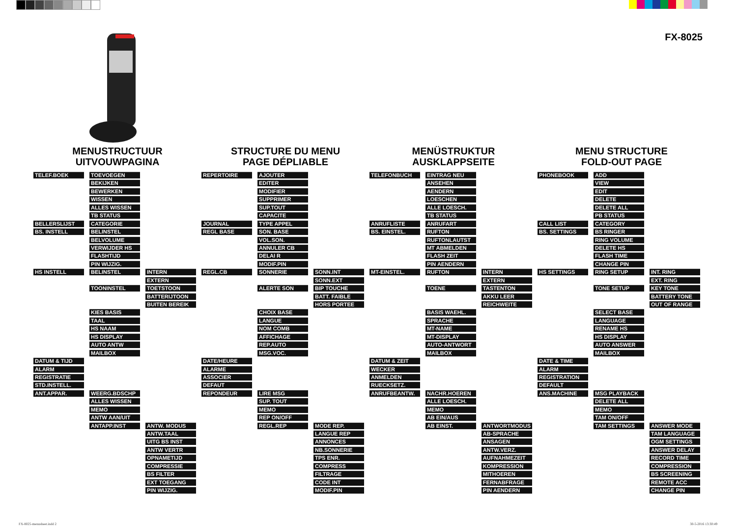FX-8025
MENUSTRUCTUUR
UITVOUWPAGINA
| TELEF.BOEK | TOEVOEGEN | |
| | BEKIJKEN | |
| | BEWERKEN | |
| | WISSEN | |
| | ALLES WISSEN | |
| | TB STATUS | |
| BELLERSLIJST | CATEGORIE | |
| BS. INSTELL | BELINSTEL | |
| | BELVOLUME | |
| | VERWIJDER HS | |
| | FLASHTIJD | |
| | PIN WIJZIG. | |
| HS INSTELL | BELINSTEL | INTERN |
| | | EXTERN |
| | TOONINSTEL | TOETSTOON |
| | | BATTERIJTOON |
| | | BUITEN BEREIK |
| | KIES BASIS | |
| | TAAL | |
| | HS NAAM | |
| | HS DISPLAY | |
| | AUTO ANTW | |
| | MAILBOX | |
| DATUM & TIJD | | |
| ALARM | | |
| REGISTRATIE | | |
| STD.INSTELL. | | |
| ANT.APPAR. | WEERG.BDSCHP | |
| | ALLES WISSEN | |
| | MEMO | |
| | ANTW AAN/UIT | |
| | ANTAPP.INST | ANTW. MODUS |
| | | ANTW.TAAL |
| | | UITG BS INST |
| | | ANTW VERTR |
| | | OPNAMETIJD |
| | | COMPRESSIE |
| | | BS FILTER |
| | | EXT TOEGANG |
| | | PIN WIJZIG. |
STRUCTURE DU MENU
PAGE DÉPLIABLE
| REPERTOIRE | AJOUTER | |
| | EDITER | |
| | MODIFIER | |
| | SUPPRIMER | |
| | SUP.TOUT | |
| | CAPACITE | |
| JOURNAL | TYPE APPEL | |
| REGL BASE | SON. BASE | |
| | VOL.SON. | |
| | ANNULER CB | |
| | DELAI R | |
| | MODIF.PIN | |
| REGL.CB | SONNERIE | SONN.INT |
| | | SONN.EXT |
| | ALERTE SON | BIP TOUCHE |
| | | BATT. FAIBLE |
| | | HORS PORTEE |
| | CHOIX BASE | |
| | LANGUE | |
| | NOM COMB | |
| | AFFICHAGE | |
| | REP.AUTO | |
| | MSG.VOC. | |
| DATE/HEURE | | |
| ALARME | | |
| ASSOCIER | | |
| DEFAUT | | |
| REPONDEUR | LIRE MSG | |
| | SUP. TOUT | |
| | MEMO | |
| | REP ON/OFF | |
| | REGL.REP | MODE REP. |
| | | LANGUE REP |
| | | ANNONCES |
| | | NB.SONNERIE |
| | | TPS ENR. |
| | | COMPRESS |
| | | FILTRAGE |
| | | CODE INT |
| | | MODIF.PIN |
MENÜSTRUKTUR
AUSKLAPPSEITE
| TELEFONBUCH | EINTRAG NEU | |
| | ANSEHEN | |
| | AENDERN | |
| | LOESCHEN | |
| | ALLE LOESCH. | |
| | TB STATUS | |
| ANRUFLISTE | ANRUFART | |
| BS. EINSTEL. | RUFTON | |
| | RUFTONLAUTST | |
| | MT ABMELDEN | |
| | FLASH ZEIT | |
| | PIN AENDERN | |
| MT-EINSTEL. | RUFTON | INTERN |
| | | EXTERN |
| | TOENE | TASTENTON |
| | | AKKU LEER |
| | | REICHWEITE |
| | BASIS WAEHL. | |
| | SPRACHE | |
| | MT-NAME | |
| | MT-DISPLAY | |
| | AUTO-ANTWORT | |
| | MAILBOX | |
| DATUM & ZEIT | | |
| WECKER | | |
| ANMELDEN | | |
| RUECKSETZ. | | |
| ANRUFBEANTW. | NACHR.HOEREN | |
| | ALLE LOESCH. | |
| | MEMO | |
| | AB EIN/AUS | |
| | AB EINST. | ANTWORTMODUS |
| | | AB-SPRACHE |
| | | ANSAGEN |
| | | ANTW.VERZ. |
| | | AUFNAHMEZEIT |
| | | KOMPRESSION |
| | | MITHOEREN |
| | | FERNABFRAGE |
| | | PIN AENDERN |
MENU STRUCTURE
FOLD-OUT PAGE
| PHONEBOOK | ADD | |
| | VIEW | |
| | EDIT | |
| | DELETE | |
| | DELETE ALL | |
| | PB STATUS | |
| CALL LIST | CATEGORY | |
| BS. SETTINGS | BS RINGER | |
| | RING VOLUME | |
| | DELETE HS | |
| | FLASH TIME | |
| | CHANGE PIN | |
| HS SETTINGS | RING SETUP | INT. RING |
| | | EXT. RING |
| | TONE SETUP | KEY TONE |
| | | BATTERY TONE |
| | | OUT OF RANGE |
| | SELECT BASE | |
| | LANGUAGE | |
| | RENAME HS | |
| | HS DISPLAY | |
| | AUTO ANSWER | |
| | MAILBOX | |
| DATE & TIME | | |
| ALARM | | |
| REGISTRATION | | |
| DEFAULT | | |
| ANS.MACHINE | MSG PLAYBACK | |
| | DELETE ALL | |
| | MEMO | |
| | TAM ON/OFF | |
| | TAM SETTINGS | ANSWER MODE |
| | | TAM LANGUAGE |
| | | OGM SETTINGS |
| | | ANSWER DELAY |
| | | RECORD TIME |
| | | COMPRESSION |
| | | BS SCREENING |
| | | REMOTE ACC |
| | | CHANGE PIN |
FX-8025-menusheet.indd 2 30-5-2016 13:30:49